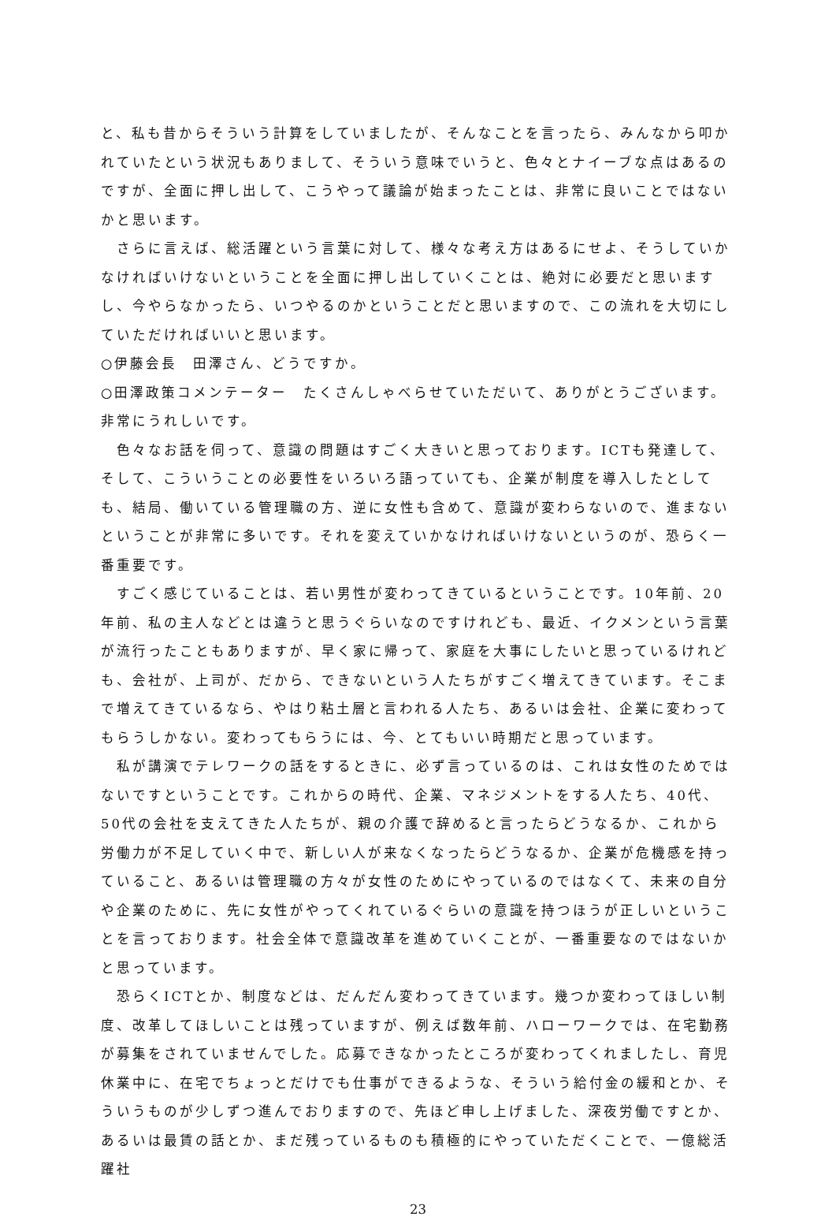と、私も昔からそういう計算をしていましたが、そんなことを言ったら、みんなから叩かれていたという状況もありまして、そういう意味でいうと、色々とナイーブな点はあるのですが、全面に押し出して、こうやって議論が始まったことは、非常に良いことではないかと思います。
　さらに言えば、総活躍という言葉に対して、様々な考え方はあるにせよ、そうしていかなければいけないということを全面に押し出していくことは、絶対に必要だと思いますし、今やらなかったら、いつやるのかということだと思いますので、この流れを大切にしていただければいいと思います。
○伊藤会長　田澤さん、どうですか。
○田澤政策コメンテーター　たくさんしゃべらせていただいて、ありがとうございます。非常にうれしいです。
　色々なお話を伺って、意識の問題はすごく大きいと思っております。ICTも発達して、そして、こういうことの必要性をいろいろ語っていても、企業が制度を導入したとしても、結局、働いている管理職の方、逆に女性も含めて、意識が変わらないので、進まないということが非常に多いです。それを変えていかなければいけないというのが、恐らく一番重要です。
　すごく感じていることは、若い男性が変わってきているということです。10年前、20年前、私の主人などとは違うと思うぐらいなのですけれども、最近、イクメンという言葉が流行ったこともありますが、早く家に帰って、家庭を大事にしたいと思っているけれども、会社が、上司が、だから、できないという人たちがすごく増えてきています。そこまで増えてきているなら、やはり粘土層と言われる人たち、あるいは会社、企業に変わってもらうしかない。変わってもらうには、今、とてもいい時期だと思っています。
　私が講演でテレワークの話をするときに、必ず言っているのは、これは女性のためではないですということです。これからの時代、企業、マネジメントをする人たち、40代、50代の会社を支えてきた人たちが、親の介護で辞めると言ったらどうなるか、これから労働力が不足していく中で、新しい人が来なくなったらどうなるか、企業が危機感を持っていること、あるいは管理職の方々が女性のためにやっているのではなくて、未来の自分や企業のために、先に女性がやってくれているぐらいの意識を持つほうが正しいということを言っております。社会全体で意識改革を進めていくことが、一番重要なのではないかと思っています。
　恐らくICTとか、制度などは、だんだん変わってきています。幾つか変わってほしい制度、改革してほしいことは残っていますが、例えば数年前、ハローワークでは、在宅勤務が募集をされていませんでした。応募できなかったところが変わってくれましたし、育児休業中に、在宅でちょっとだけでも仕事ができるような、そういう給付金の緩和とか、そういうものが少しずつ進んでおりますので、先ほど申し上げました、深夜労働ですとか、あるいは最賃の話とか、まだ残っているものも積極的にやっていただくことで、一億総活躍社
23